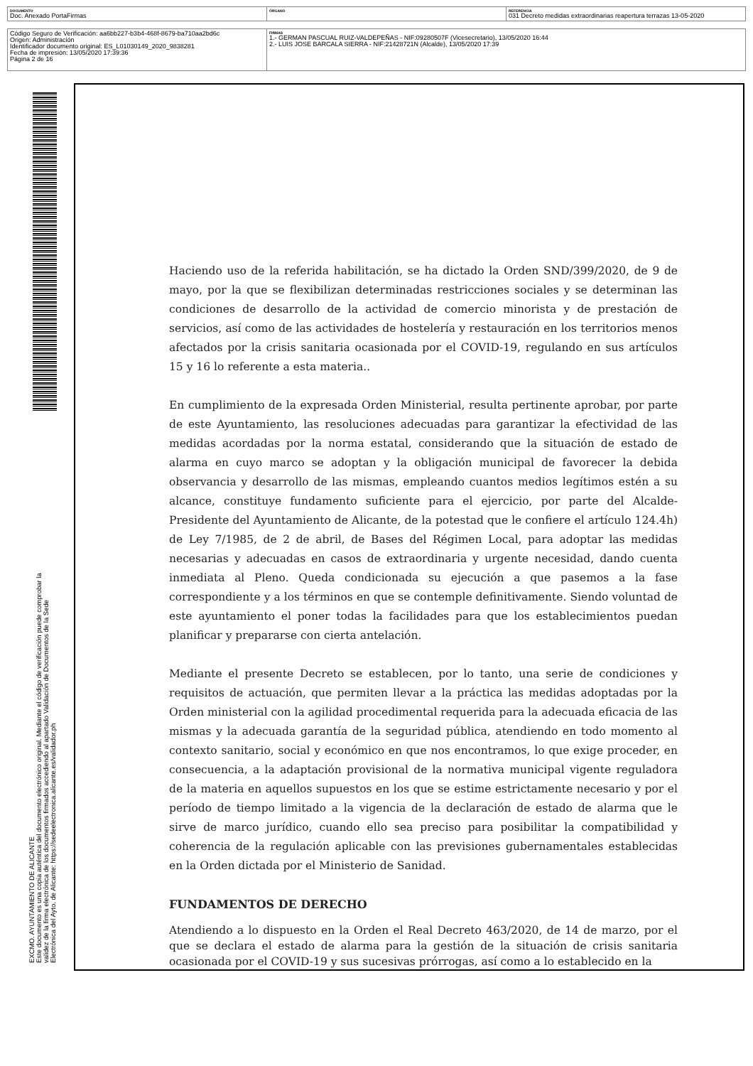| DOCUMENTO Doc. Anexado PortaFirmas | ÓRGANO | REFERENCIA 031 Decreto medidas extraordinarias reapertura terrazas 13-05-2020 |
| Código Seguro de Verificación: aa6bb227-b3b4-468f-8679-ba710aa2bd6c Origen: Administración Identificador documento original: ES_L01030149_2020_9838281 Fecha de impresión: 13/05/2020 17:39:36 Página 2 de 16 | FIRMAS 1.- GERMAN PASCUAL RUIZ-VALDEPEÑAS - NIF:09280507F (Vicesecretario), 13/05/2020 16:44 2.- LUIS JOSE BARCALA SIERRA - NIF:21428721N (Alcalde), 13/05/2020 17:39 |
EXCMO. AYUNTAMIENTO DE ALICANTE
Este documento es una copia auténtica del documento electrónico original. Mediante el código de verificación puede comprobar la validez de la firma electrónica de los documentos firmados accediendo al apartado Validación de Documentos de la Sede Electrónica del Ayto. de Alicante: https://sedeelectronica.alicante.es/validador.ph
Haciendo uso de la referida habilitación, se ha dictado la Orden SND/399/2020, de 9 de mayo, por la que se flexibilizan determinadas restricciones sociales y se determinan las condiciones de desarrollo de la actividad de comercio minorista y de prestación de servicios, así como de las actividades de hostelería y restauración en los territorios menos afectados por la crisis sanitaria ocasionada por el COVID-19, regulando en sus artículos 15 y 16 lo referente a esta materia..
En cumplimiento de la expresada Orden Ministerial, resulta pertinente aprobar, por parte de este Ayuntamiento, las resoluciones adecuadas para garantizar la efectividad de las medidas acordadas por la norma estatal, considerando que la situación de estado de alarma en cuyo marco se adoptan y la obligación municipal de favorecer la debida observancia y desarrollo de las mismas, empleando cuantos medios legítimos estén a su alcance, constituye fundamento suficiente para el ejercicio, por parte del Alcalde-Presidente del Ayuntamiento de Alicante, de la potestad que le confiere el artículo 124.4h) de Ley 7/1985, de 2 de abril, de Bases del Régimen Local, para adoptar las medidas necesarias y adecuadas en casos de extraordinaria y urgente necesidad, dando cuenta inmediata al Pleno. Queda condicionada su ejecución a que pasemos a la fase correspondiente y a los términos en que se contemple definitivamente. Siendo voluntad de este ayuntamiento el poner todas la facilidades para que los establecimientos puedan planificar y prepararse con cierta antelación.
Mediante el presente Decreto se establecen, por lo tanto, una serie de condiciones y requisitos de actuación, que permiten llevar a la práctica las medidas adoptadas por la Orden ministerial con la agilidad procedimental requerida para la adecuada eficacia de las mismas y la adecuada garantía de la seguridad pública, atendiendo en todo momento al contexto sanitario, social y económico en que nos encontramos, lo que exige proceder, en consecuencia, a la adaptación provisional de la normativa municipal vigente reguladora de la materia en aquellos supuestos en los que se estime estrictamente necesario y por el período de tiempo limitado a la vigencia de la declaración de estado de alarma que le sirve de marco jurídico, cuando ello sea preciso para posibilitar la compatibilidad y coherencia de la regulación aplicable con las previsiones gubernamentales establecidas en la Orden dictada por el Ministerio de Sanidad.
FUNDAMENTOS DE DERECHO
Atendiendo a lo dispuesto en la Orden el Real Decreto 463/2020, de 14 de marzo, por el que se declara el estado de alarma para la gestión de la situación de crisis sanitaria ocasionada por el COVID-19 y sus sucesivas prórrogas, así como a lo establecido en la